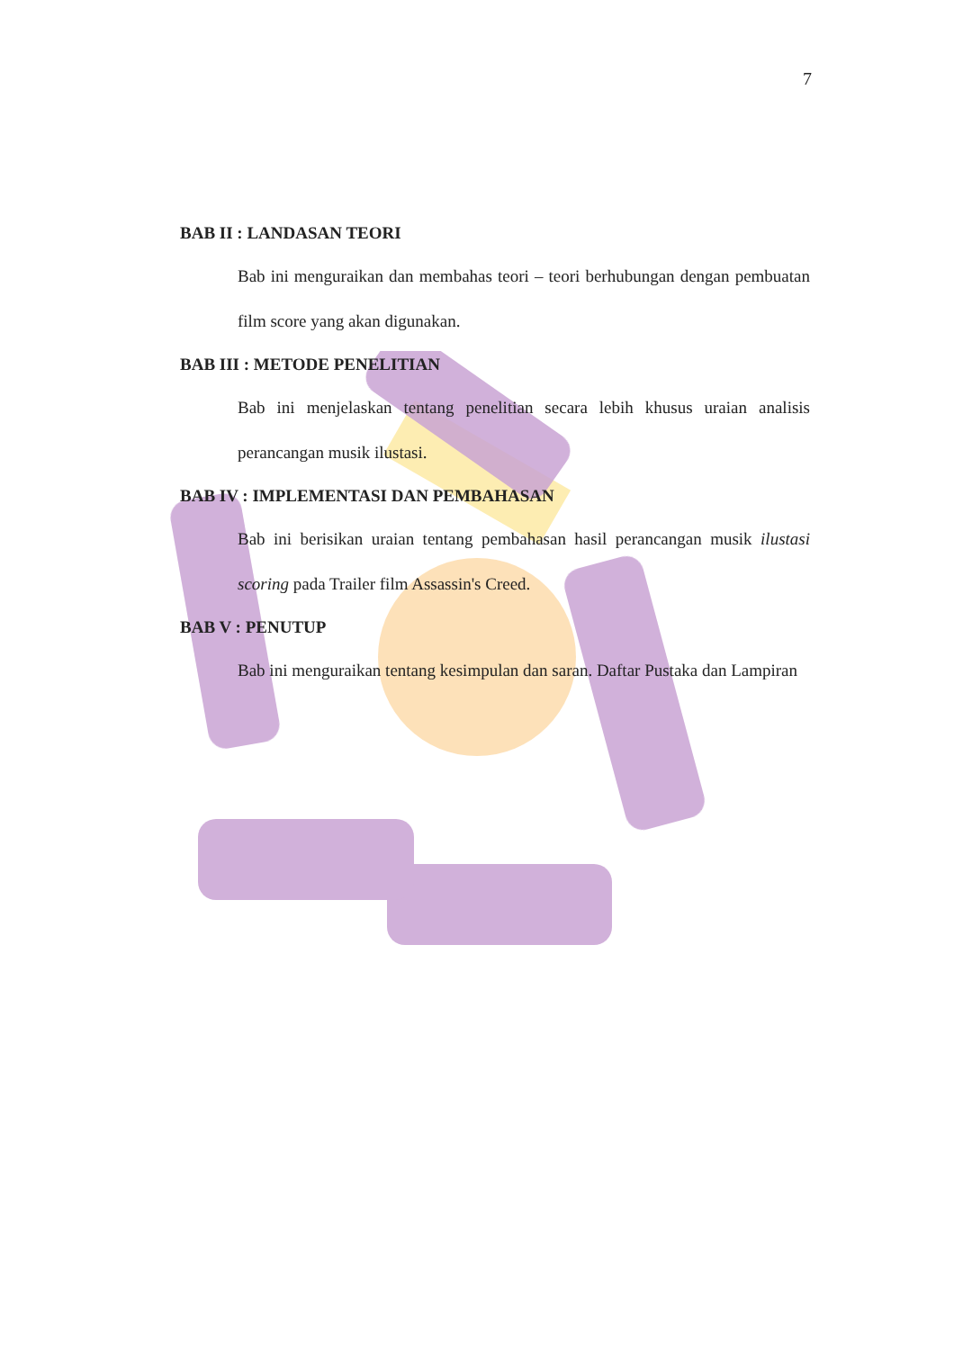7
BAB II : LANDASAN TEORI
Bab ini menguraikan dan membahas teori – teori berhubungan dengan pembuatan film score yang akan digunakan.
BAB III : METODE PENELITIAN
Bab ini menjelaskan tentang penelitian secara lebih khusus uraian analisis perancangan musik ilustasi.
BAB IV : IMPLEMENTASI DAN PEMBAHASAN
Bab ini berisikan uraian tentang pembahasan hasil perancangan musik ilustasi scoring pada Trailer film Assassin's Creed.
BAB V : PENUTUP
Bab ini menguraikan tentang kesimpulan dan saran. Daftar Pustaka dan Lampiran